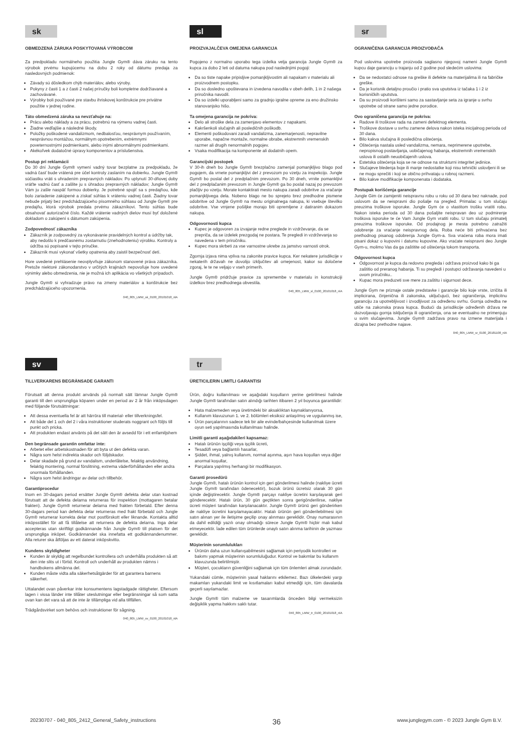sk
OBMEDZENÁ ZÁRUKA POSKYTOVANÁ VÝROBCOM
Za predpokladu normálneho použitia Jungle Gym® dáva záruku na tento výrobok prvému kupujúcemu na dobu 2 roky od dátumu predaja za nasledovných podmienok:
Závady sú dôsledkom chýb materiálov, alebo výroby.
Pokyny z časti 1 a z časti 2 našej príručky boli kompletne dodržiavané a zachovávané.
Výrobky boli používané pre stavbu ihriskovej konštrukcie pre privátne použitie v jednej rodine.
Táto obmedzená záruka sa nevzťahuje na:
Prácu alebo náklady a za prácu, potrebnú na výmenu vadnej časti.
Žiadne vedľajšie a následné škody.
Položky poškodené vandalizmom, nedbalosťou, nesprávnym používaním, nesprávnou montážou, normálnym opotrebením, extrémnymi poveternostnými podmienkami, alebo inými abnormálnymi podmienkami.
Akékoľvek dodatočné úpravy komponentov a príslušenstva.
Postup pri reklamácii
Do 30 dní Jungle Gym® vymení vadný tovar bezplatne za predpokladu, že vadná časť bude vrátená pre účel kontroly zaslaním na dobierku. Jungle Gym® súčiastku vráti s uhradením prepravných nákladov. Po uplynutí 30-dňovej doby vráťte vadnú časť a zašlite ju s úhradou prepravných nákladov; Jungle Gym® Vám ju zašle naspäť formou dobierky. Je potrebné spojiť sa s predajňou, kde bolo zariadenie zakúpené a získať súhlas k vráteniu vadnej časti. Žiadny tovar nebude prijatý bez predchádzajúceho písomného súhlasu od Jungle Gym® pre predajňu, ktorá výrobok predala prvému zákazníkovi. Tento súhlas bude obsahovať autorizačné číslo. Každé vrátenie vadných dielov musí byť doložené dokladom o zakúpení s dátumom zakúpenia.
Zodpovednosť zákazníka
Zákazník je zodpovedný za vykonávanie pravidelných kontrol a údržby tak, aby nedošlo k predčasnému zostarnutiu (znehodnoteniu) výrobku. Kontroly a údržba sú popísané v tejto príručke.
Zákazník musí vykonať všetky opatrenia aby zaistil bezpečnosť detí.
Hore uvedené prehlásenie neovplyvňuje zákonom stanovené práva zákazníka. Pretože niektoré zákonodarstvo v určitých krajinách nepovoľuje hore uvedené výnimky alebo obmedzenia, nie je možná ich aplikácia vo všetkých prípadoch.
Jungle Gym® si vyhradzuje právo na zmeny materiálov a konštrukcie bez predchádzajúceho upozornenia.
040_805_LMW_sk_0100_20101018_nlA
sl
PROIZVAJALČEVA OMEJENA GARANCIJA
Pogojeno z normalno uporabo tega izdelka velja garancija Jungle Gym® za kupca za dobo 2 leti od datuma nakupa pod naslednjimi pogoji:
Da so tiste napake pripisljive pomanjkljivostim ali napakam v materialu ali proizvodnem postopku.
Da so dosledno upoštevana in izvedena navodila v obeh delih, 1 in 2 našega priročnika navodil.
Da so izdelki uporabljeni samo za gradnjo igralne opreme za eno družinsko stanovanjsko hišo.
Ta omejena garancija ne pokriva:
Delo ali stroške dela za zamenjavo elementov z napakami.
Kakršenkoli slučajnih ali posledičnih poškodb.
Elementi poškodovani zaradi vandalizma, zanemarjenosti, nepravilne uporabe, napačne montaže, normalne obrabe, ekstremnih vremenskih razmer ali drugih nenormalnih pogojev.
Vsaka modifikacija na komponente ali dodatnih opem.
Garancijski postopek
V 30-ih dneh bo Jungle Gym® brezplačno zamenjal pomanjkljivo blago pod pogojem, da vrnete pomanjkljivi del z prevozom po vzetju za inspekcijo. Jungle Gym® bo poslal del z predplačnim prevozom. Po 30 dneh, vrnite pomankljivi del z predplačanim prevozom in Jungle Gym® ga bo poslal nazaj po prevozom plačljiv po vzetju. Morate kontaktirati mesto nakupa zaradi odobritve za vračanje pomanjkljivega dela. Nobeno blago ne bo sprejeto brez predhodne pismene odobritve od Jungle Gym® na mestu originalnega nakupa, ki vsebuje številko odobritve. Vse vrnjene pošiljke morajo biti opremljene z datiranim dokazom nakupa.
Odgovornosti kupca
Kupec je odgovoren za izvajanje redne preglede in vzdrževanje, da se prepriča, da se izdelek prezgodaj ne postara. Te pregledi in vzdrževanja so navedena v tem priročniku.
Kupec mora skrbeti za vse varnostne ukrebe za jamstvo varnosti otrok.
Zgornja izjava nima vpliva na zakonite pravice kupca. Ker nekatere jurisdikcije v nekaterih državah ne dovolijo izključitev ali omejenost, kakor so določene zgoraj, le te ne veljajo v vseh primerih.
Jungle Gym® pridržuje pravice za spremembe v materialu in konstrukciji izdelkov brez predhodnega obvestila.
040_805_LMW_sl_0100_20101018_nlA
sr
OGRANIČENA GARANCIJA PROIZVOĐAČA
Pod uslovima upotrebe proizvoda saglasno njegovoj nameni Jungle Gym® kupcu daje garanciju u trajanju od 2 godine pod sledećim uslovima:
Da se nedostatci odnose na greške ili defekte na materijalima ili na fabričke greške.
Da je korisnik detaljno proučio i pratio sva uputstva iz tačaka 1 i 2 iz korisničkih uputstva.
Da su proizvodi korišteni samo za sastavljanje seta za igranje u svrhu upotrebe od strane samo jedne porodice.
Ovo ograničena garancija ne pokriva:
Radove ili troškove rada na zameni defektnog elementa.
Troškove dostave u svrhu zamene delova nakon isteka inicijalnog perioda od 30 dana.
Bilo kakva slučajna ili posledična oštećenja.
Oštećenja nastala usled vandalizma, nemara, neprimerene upotrebe, nepropisnog postavljanja, uobičajenog habanja, ekstremnih vremenskih uslova ili ostalih neuobičajenih uslova.
Estetska oštećenja koja se ne odnose na strukturni integritet jedinice.
Slučajeve bledenja boje ili manje nedostatke koji nisu tehnički uslovljeni ili se ne mogu sprečiti i koji se obično prihvataju u robnoj razmeni.
Bilo kakve modifikacije komponenata i dodataka.
Postupak korišćenja garancije
Jungle Gim će zamijeniti neispravnu robu u roku od 30 dana bez naknade, pod uslovom da se neispravni dio pošalje na pregled. Primalac u tom slučaju preuzima troškove isporuke. Jungle Gym će o vlastitom trošku vratiti robu. Nakon isteka perioda od 30 dana pošaljite neispravan deo uz podmirenje troškova isporuke te će Vam Jungle Gym vratiti robu. U tom slučaju primatelj preuzima troškove isporuke. Od prodajnog je mesta potrebno zatražiti odobrenje za vraćanje neispravnog dela. Roba neće biti prihvaćena bez prethodnog pisanog odobrenja Jungle Gym-a. Sva vraćena roba mora imati pisani dokaz o kupovini i datumu kupovine. Ako vraćate neispravni deo Jungle Gym-u, molimo Vas da ga zaštitite od oštećenja tokom transporta.
Odgovornost kupca
Odgovornost je kupca da redovno pregleda i održava proizvod kako bi ga zaštitio od preranog habanja. Ti su pregledi i postupci održavanja navedeni u ovom priručniku..
Kupac mora preduzeti sve mere za zaštitu i sigurnost dece.
Jungle Gym ne priznaje ostale predstavke i garancije bilo koje vrste, izričita ili implicirana, činjenična ili zakonska, uključujući, bez ograničenja, implicitnu garanciju za upotrebljivost i izvodljivost za određenu svrhu. Gornja odredba ne utiče na zakonska prava kupca. Budući da jurisdikcije određenih država ne dozvoljavaju gornja isključenja ili ograničenja, ona se eventualno ne primenjuju u svim slučajevima. Jungle Gym® zadržava pravo na izmene materijala i dizajna bez prethodne najave.
040_805_LMW_sr_0100_20181108_nlA
sv
TILLVERKARENS BEGRÄNSADE GARANTI
Förutsatt att denna produkt används på normalt sätt lämnar Jungle Gym® garanti till den ursprungliga köparen under en period av 2 år från inköpsdagen med följande förutsättningar:
Att dessa eventuella fel är att härröra till material- eller tillverkningsfel.
Att både del 1 och del 2 i våra instruktioner studerats noggrant och följts till punkt och pricka.
Att produkten endast använts på det sätt den är avsedd för i ett enfamiljshem
Den begränsade garantin omfattar inte:
Arbetet eller arbetskostnaden för att byta ut den defekta varan.
Några som helst indirekta skador och följdskador.
Delar skadade på grund av vandalism, underlåtelse, felaktig användning, felaktig montering, normal förslitning, extrema väderförhållanden eller andra onormala förhållanden.
Några som helst ändringar av delar och tillbehör.
Garantiprocedur
Inom en 30-dagars period ersätter Jungle Gym® defekta delar utan kostnad förutsatt att de defekta delarna returneras för inspektion (mottagaren betalar frakten). Jungle Gym® returnerar delarna med frakten förbetald. Efter denna 30-dagars period kan defekta delar returneras med frakt förbetald och Jungle Gym® returnerar korrekta delar mot postförskott eller liknande. Kontakta alltid inköpsstället för att få tillåtelse att returnera de defekta delarna. Inga delar accepteras utan skriftligt godkännande från Jungle Gym® till platsen för det ursprungliga inköpet. Godkännandet ska innefatta ett godkännandenummer. Alla returer ska åtföljas av ett daterat inköpskvitto.
Kundens skyldigheter
Kunden är skyldig att regelbundet kontrollera och underhålla produkten så att den inte slits ut i förtid. Kontroll och underhåll av produkten nämns i handbokens allmänna del.
Kunden måste vidta alla säkerhetsåtgärder för att garantera barnens säkerhet.
Uttalandet ovan påverkar inte konsumentens lagstadgade rättigheter. Eftersom lagen i vissa länder inte tillåter uteslutningar eller begränsningar så som satta ovan kan det vara så att de inte är tillämpliga vid alla tillfällen.
Trädgårdsvirket som behövs och instruktioner för sågning.
040_805_LMW_sv_0100_20101018_nlA
tr
ÜRETICILERIN LIMITLI GARANTISI
Ürün, doğru kullanılması ve aşağıdaki koşulların yerine getirilmesi halinde Jungle Gym® tarafından satın alındığı tarihten itibaren 2 yıl boyunca garantilidir:
Hata malzemeden veya üretimdeki bir aksaklıktan kaynaklanıyorsa,
Kullanım klavuzunun 1. ve 2. bölümleri eksiksiz anlaşılmış ve uygulanmış ise,
Ürün parçalarının sadece tek bir aile evinde/bahçesinde kullanılmak üzere oyun seti yapılmasında kullanılması halinde.
Limitli garanti aşağıdakileri kapsamaz:
Hatalı ürünün işçiliği veya işçilik ücreti,
Tesadüfi veya bağlantılı hasarlar,
Şiddet, ihmal, yalnış kullanım, normal aşınma, aşırı hava koşulları veya diğer anormal koşullar,
Parçalara yapılmış herhangi bir modifikasyon.
Garanti prosedürü
Jungle Gym®, hatalı ürünün kontrol için geri gönderilmesi halinde (nakliye ücreti Jungle Gym® tarafından ödenecektir), bozuk ürünü ücretsiz olarak 30 gün içinde değiştirecektir. Jungle Gym® parçayı nakliye ücretini karşılayarak geri gönderecektir. Hatalı ürün, 30 gün geçtikten sonra gerigönderilirse, nakliye ücreti müşteri tarafından karşılanacaktır. Jungle Gym® ürünü geri gönderirken de nakliye ücretini karşılamayacaktır. Hatalı ürünün geri gönderilebilmesi için satın alınan yer ile iletişime geçilip onay alınması gereklidir. Onay numarasının da dahil edildiği yazılı onay olmadığı sürece Jungle Gym® hiçbir malı kabul etmeyecektir. İade edilen tüm ürünlerde onaylı satın alınma tarihinin de yazması gereklidir.
Müşterinin sorumlulukları
Ürünün daha uzun kullanışabilmesini sağlamak için periyodik kontrolleri ve bakımı yapmak müşterinin sorumluluğudur. Kontrol ve bakımlar bu kullanım klavuzunda belirtilmiştir.
Müşteri, çocukların güvenliğini sağlamak için tüm önlemleri almak zorundadır.
Yukarıdaki cümle, müşterinin yasal haklarını etkilemez. Bazı ülkelerdeki yargı makamları yukarıdaki limit ve kısıtlamaları kabul etmediği için, tüm davalarda geçerli sayılamazlar.
Jungle Gym® tüm malzeme ve tasarımlarda önceden bilgi vermeksizin değişiklik yapma hakkını saklı tutar.
040_805_LMW_tr_0100_20101018_nlA
20230707 - 040_805_2412_General_Safety_instructions 36 www.junglegym.com - © 2023 Jungle Gym B.V.